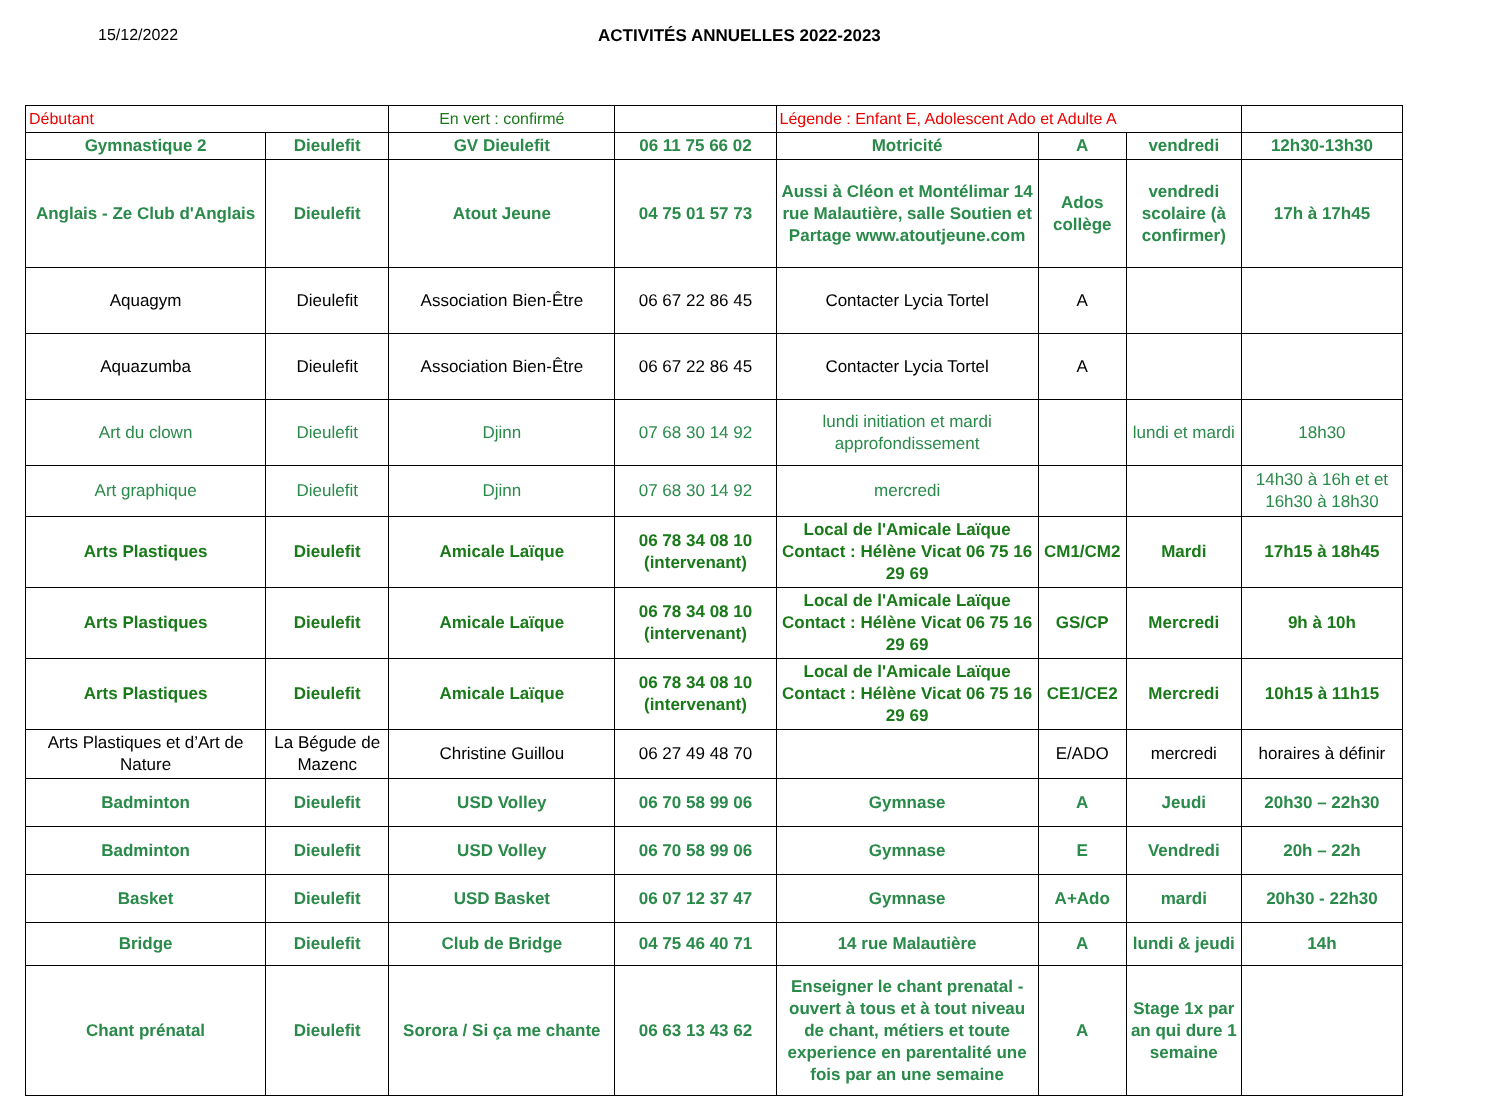15/12/2022 ACTIVITÉS ANNUELLES 2022-2023
| Débutant | | En vert : confirmé | | Légende : Enfant E, Adolescent Ado et Adulte A | | | |
| Gymnastique 2 | Dieulefit | GV Dieulefit | 06 11 75 66 02 | Motricité | A | vendredi | 12h30-13h30 |
| Anglais - Ze Club d'Anglais | Dieulefit | Atout Jeune | 04 75 01 57 73 | Aussi à Cléon et Montélimar 14 rue Malautière, salle Soutien et Partage www.atoutjeune.com | Ados collège | vendredi scolaire (à confirmer) | 17h à 17h45 |
| Aquagym | Dieulefit | Association Bien-Être | 06 67 22 86 45 | Contacter Lycia Tortel | A | | |
| Aquazumba | Dieulefit | Association Bien-Être | 06 67 22 86 45 | Contacter Lycia Tortel | A | | |
| Art du clown | Dieulefit | Djinn | 07 68 30 14 92 | lundi initiation et mardi approfondissement | | lundi et mardi | 18h30 |
| Art graphique | Dieulefit | Djinn | 07 68 30 14 92 | mercredi | | | 14h30 à 16h et et 16h30 à 18h30 |
| Arts Plastiques | Dieulefit | Amicale Laïque | 06 78 34 08 10 (intervenant) | Local de l'Amicale Laïque Contact : Hélène Vicat 06 75 16 29 69 | CM1/CM2 | Mardi | 17h15 à 18h45 |
| Arts Plastiques | Dieulefit | Amicale Laïque | 06 78 34 08 10 (intervenant) | Local de l'Amicale Laïque Contact : Hélène Vicat 06 75 16 29 69 | GS/CP | Mercredi | 9h à 10h |
| Arts Plastiques | Dieulefit | Amicale Laïque | 06 78 34 08 10 (intervenant) | Local de l'Amicale Laïque Contact : Hélène Vicat 06 75 16 29 69 | CE1/CE2 | Mercredi | 10h15 à 11h15 |
| Arts Plastiques et d’Art de Nature | La Bégude de Mazenc | Christine Guillou | 06 27 49 48 70 | | E/ADO | mercredi | horaires à définir |
| Badminton | Dieulefit | USD Volley | 06 70 58 99 06 | Gymnase | A | Jeudi | 20h30 – 22h30 |
| Badminton | Dieulefit | USD Volley | 06 70 58 99 06 | Gymnase | E | Vendredi | 20h – 22h |
| Basket | Dieulefit | USD Basket | 06 07 12 37 47 | Gymnase | A+Ado | mardi | 20h30 - 22h30 |
| Bridge | Dieulefit | Club de Bridge | 04 75 46 40 71 | 14 rue Malautière | A | lundi & jeudi | 14h |
| Chant prénatal | Dieulefit | Sorora / Si ça me chante | 06 63 13 43 62 | Enseigner le chant prenatal - ouvert à tous et à tout niveau de chant, métiers et toute experience en parentalité une fois par an une semaine | A | Stage 1x par an qui dure 1 semaine | |